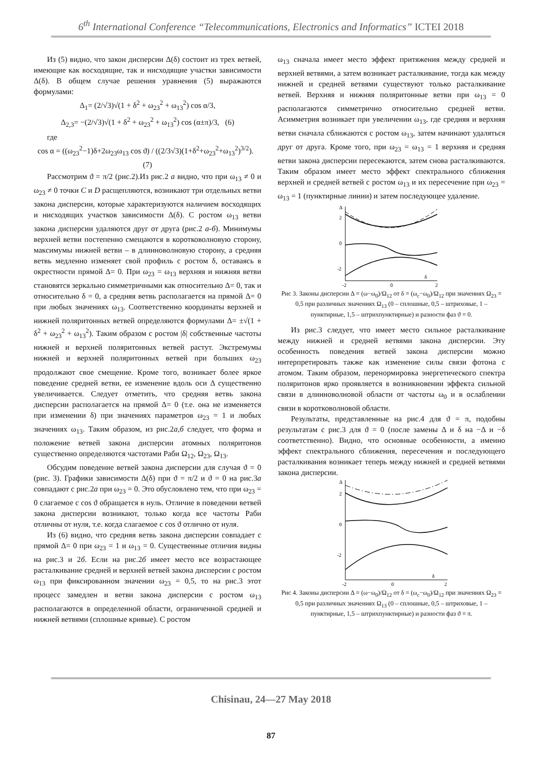6<sup>th</sup> International Conference “Telecommunications, Electronics and Informatics” ICTEI 2018
Из (5) видно, что закон дисперсии Δ(δ) состоит из трех ветвей, имеющие как восходящие, так и нисходящие участки зависимости Δ(δ). В общем случае решения уравнения (5) выражаются формулами:
Δ<sub>1</sub>= (2/√3)√(1 + δ<sup>2</sup> + ω<sub>23</sub><sup>2</sup> + ω<sub>13</sub><sup>2</sup>) cos α/3,
Δ<sub>2,3</sub>= −(2/√3)√(1 + δ<sup>2</sup> + ω<sub>23</sub><sup>2</sup> + ω<sub>13</sub><sup>2</sup>) cos (α±π)/3, (6)
где
cos α = ((ω<sub>23</sub><sup>2</sup>−1)δ+2ω<sub>23</sub>ω<sub>13</sub> cos ϑ) / ((2/3√3)(1+δ<sup>2</sup>+ω<sub>23</sub><sup>2</sup>+ω<sub>13</sub><sup>2</sup>)<sup>3/2</sup>). (7)
Рассмотрим ϑ = π/2 (рис.2).Из рис.2 а видно, что при ω<sub>13</sub> ≠ 0 и ω<sub>23</sub> ≠ 0 точки C и D расщепляются, возникают три отдельных ветви закона дисперсии, которые характеризуются наличием восходящих и нисходящих участков зависимости Δ(δ). С ростом ω<sub>13</sub> ветви закона дисперсии удаляются друг от друга (рис.2 а-б). Минимумы верхней ветви постепенно смещаются в коротковолновую сторону, максимумы нижней ветви – в длинноволновую сторону, а средняя ветвь медленно изменяет свой профиль с ростом δ, оставаясь в окрестности прямой Δ= 0. При ω<sub>23</sub> = ω<sub>13</sub> верхняя и нижняя ветви становятся зеркально симметричными как относительно Δ= 0, так и относительно δ = 0, а средняя ветвь располагается на прямой Δ= 0 при любых значениях ω<sub>13</sub>. Соответственно координаты верхней и нижней поляритонных ветвей определяются формулами Δ= ±√(1 + δ<sup>2</sup> + ω<sub>23</sub><sup>2</sup> + ω<sub>13</sub><sup>2</sup>). Таким образом с ростом |δ| собственные частоты нижней и верхней поляритонных ветвей растут. Экстремумы нижней и верхней поляритонных ветвей при больших ω<sub>23</sub> продолжают свое смещение. Кроме того, возникает более яркое поведение средней ветви, ее изменение вдоль оси Δ существенно увеличивается. Следует отметить, что средняя ветвь закона дисперсии располагается на прямой Δ= 0 (т.е. она не изменяется при изменении δ) при значениях параметров ω<sub>23</sub> = 1 и любых значениях ω<sub>13</sub>. Таким образом, из рис.2а,б следует, что форма и положение ветвей закона дисперсии атомных поляритонов существенно определяются частотами Раби Ω<sub>12</sub>, Ω<sub>23</sub>, Ω<sub>13</sub>.
Обсудим поведение ветвей закона дисперсии для случая ϑ = 0 (рис. 3). Графики зависимости Δ(δ) при ϑ = π/2 и ϑ = 0 на рис.3а совпадают с рис.2а при ω<sub>23</sub> = 0. Это обусловлено тем, что при ω<sub>23</sub> = 0 слагаемое с cos ϑ обращается в нуль. Отличие в поведении ветвей закона дисперсии возникают, только когда все частоты Раби отличны от нуля, т.е. когда слагаемое с cos ϑ отлично от нуля.
Из (6) видно, что средняя ветвь закона дисперсии совпадает с прямой Δ= 0 при ω<sub>23</sub> = 1 и ω<sub>13</sub> = 0. Существенные отличия видны на рис.3 и 2б. Если на рис.2б имеет место все возрастающее расталкивание средней и верхней ветвей закона дисперсии с ростом ω<sub>13</sub> при фиксированном значении ω<sub>23</sub> = 0,5, то на рис.3 этот процесс замедлен и ветви закона дисперсии с ростом ω<sub>13</sub> располагаются в определенной области, ограниченной средней и нижней ветвями (сплошные кривые). С ростом
ω<sub>13</sub> сначала имеет место эффект притяжения между средней и верхней ветвями, а затем возникает расталкивание, тогда как между нижней и средней ветвями существуют только расталкивание ветвей. Верхняя и нижняя поляритонные ветви при ω<sub>13</sub> = 0 располагаются симметрично относительно средней ветви. Асимметрия возникает при увеличении ω<sub>13</sub>, где средняя и верхняя ветви сначала сближаются с ростом ω<sub>13</sub>, затем начинают удаляться друг от друга. Кроме того, при ω<sub>23</sub> = ω<sub>13</sub> = 1 верхняя и средняя ветви закона дисперсии пересекаются, затем снова расталкиваются. Таким образом имеет место эффект спектрального сближения верхней и средней ветвей с ростом ω<sub>13</sub> и их пересечение при ω<sub>23</sub> = ω<sub>13</sub> = 1 (пунктирные линии) и затем последующее удаление.
Δ
2
0
-2
-2
0
2
δ
Рис 3. Законы дисперсии Δ = (ω−ω<sub>0</sub>)/Ω<sub>12</sub> от δ = (ω<sub>c</sub>−ω<sub>0</sub>)/Ω<sub>12</sub> при значениях Ω<sub>23</sub> = 0,5 при различных значениях Ω<sub>13</sub> (0 – сплошные, 0,5 – штриховые, 1 – пунктирные, 1,5 – штрихпунктирные) и разности фаз ϑ = 0.
Из рис.3 следует, что имеет место сильное расталкивание между нижней и средней ветвями закона дисперсии. Эту особенность поведения ветвей закона дисперсии можно интерпретировать также как изменение силы связи фотона с атомом. Таким образом, перенормировка энергетического спектра поляритонов ярко проявляется в возникновении эффекта сильной связи в длинноволновой области от частоты ω<sub>0</sub> и в ослаблении связи в коротковолновой области.
Результаты, представленные на рис.4 для ϑ = π, подобны результатам с рис.3 для ϑ = 0 (после замены Δ и δ на −Δ и −δ соответственно). Видно, что основные особенности, а именно эффект спектрального сближения, пересечения и последующего расталкивания возникает теперь между нижней и средней ветвями закона дисперсии.
Δ
2
0
-2
-2
0
2
δ
Рис 4. Законы дисперсии Δ = (ω−ω<sub>0</sub>)/Ω<sub>12</sub> от δ = (ω<sub>c</sub>−ω<sub>0</sub>)/Ω<sub>12</sub> при значениях Ω<sub>23</sub> = 0,5 при различных значениях Ω<sub>13</sub> (0 – сплошные, 0,5 – штриховые, 1 – пунктирные, 1,5 – штрихпунктирные) и разности фаз ϑ = π.
Chisinau, 24—27 May 2018
87